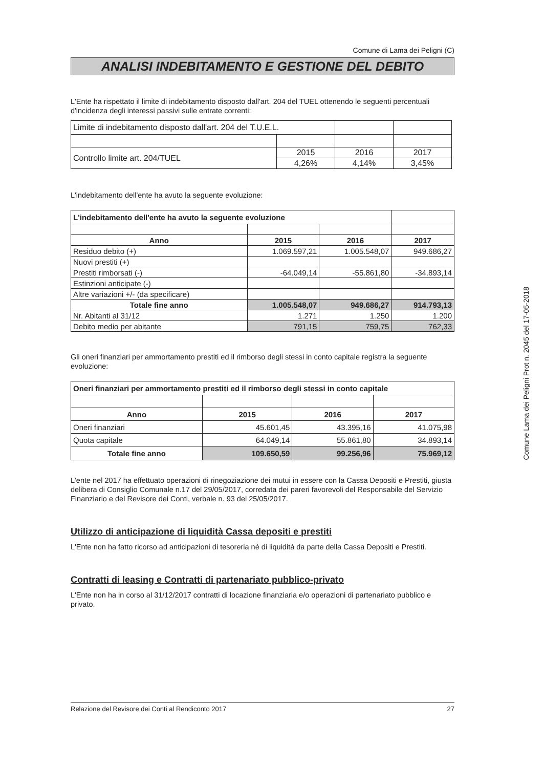Comune di Lama dei Peligni (C)
ANALISI INDEBITAMENTO E GESTIONE DEL DEBITO
L'Ente ha rispettato il limite di indebitamento disposto dall'art. 204 del TUEL ottenendo le seguenti percentuali d'incidenza degli interessi passivi sulle entrate correnti:
| Limite di indebitamento disposto dall'art. 204 del T.U.E.L. | | | |
| Controllo limite art. 204/TUEL | 2015 | 2016 | 2017 |
| | 4,26% | 4,14% | 3,45% |
L'indebitamento dell'ente ha avuto la seguente evoluzione:
| L'indebitamento dell'ente ha avuto la seguente evoluzione | | | |
| Anno | 2015 | 2016 | 2017 |
| Residuo debito (+) | 1.069.597,21 | 1.005.548,07 | 949.686,27 |
| Nuovi prestiti (+) | | | |
| Prestiti rimborsati (-) | -64.049,14 | -55.861,80 | -34.893,14 |
| Estinzioni anticipate (-) | | | |
| Altre variazioni +/- (da specificare) | | | |
| Totale fine anno | 1.005.548,07 | 949.686,27 | 914.793,13 |
| Nr. Abitanti al 31/12 | 1.271 | 1.250 | 1.200 |
| Debito medio per abitante | 791,15 | 759,75 | 762,33 |
Gli oneri finanziari per ammortamento prestiti ed il rimborso degli stessi in conto capitale registra la seguente evoluzione:
| Oneri finanziari per ammortamento prestiti ed il rimborso degli stessi in conto capitale | | | |
| --- | --- | --- | --- |
| Anno | 2015 | 2016 | 2017 |
| Oneri finanziari | 45.601,45 | 43.395,16 | 41.075,98 |
| Quota capitale | 64.049,14 | 55.861,80 | 34.893,14 |
| Totale fine anno | 109.650,59 | 99.256,96 | 75.969,12 |
L'ente nel 2017 ha effettuato operazioni di rinegoziazione dei mutui in essere con la Cassa Depositi e Prestiti, giusta delibera di Consiglio Comunale n.17 del 29/05/2017, corredata dei pareri favorevoli del Responsabile del Servizio Finanziario e del Revisore dei Conti, verbale n. 93 del 25/05/2017.
Utilizzo di anticipazione di liquidità Cassa depositi e prestiti
L'Ente non ha fatto ricorso ad anticipazioni di tesoreria né di liquidità da parte della Cassa Depositi e Prestiti.
Contratti di leasing e Contratti di partenariato pubblico-privato
L'Ente non ha in corso al 31/12/2017 contratti di locazione finanziaria e/o operazioni di partenariato pubblico e privato.
Comune Lama dei Peligni Prot n. 2045 del 17-05-2018
Relazione del Revisore dei Conti al Rendiconto 2017 27